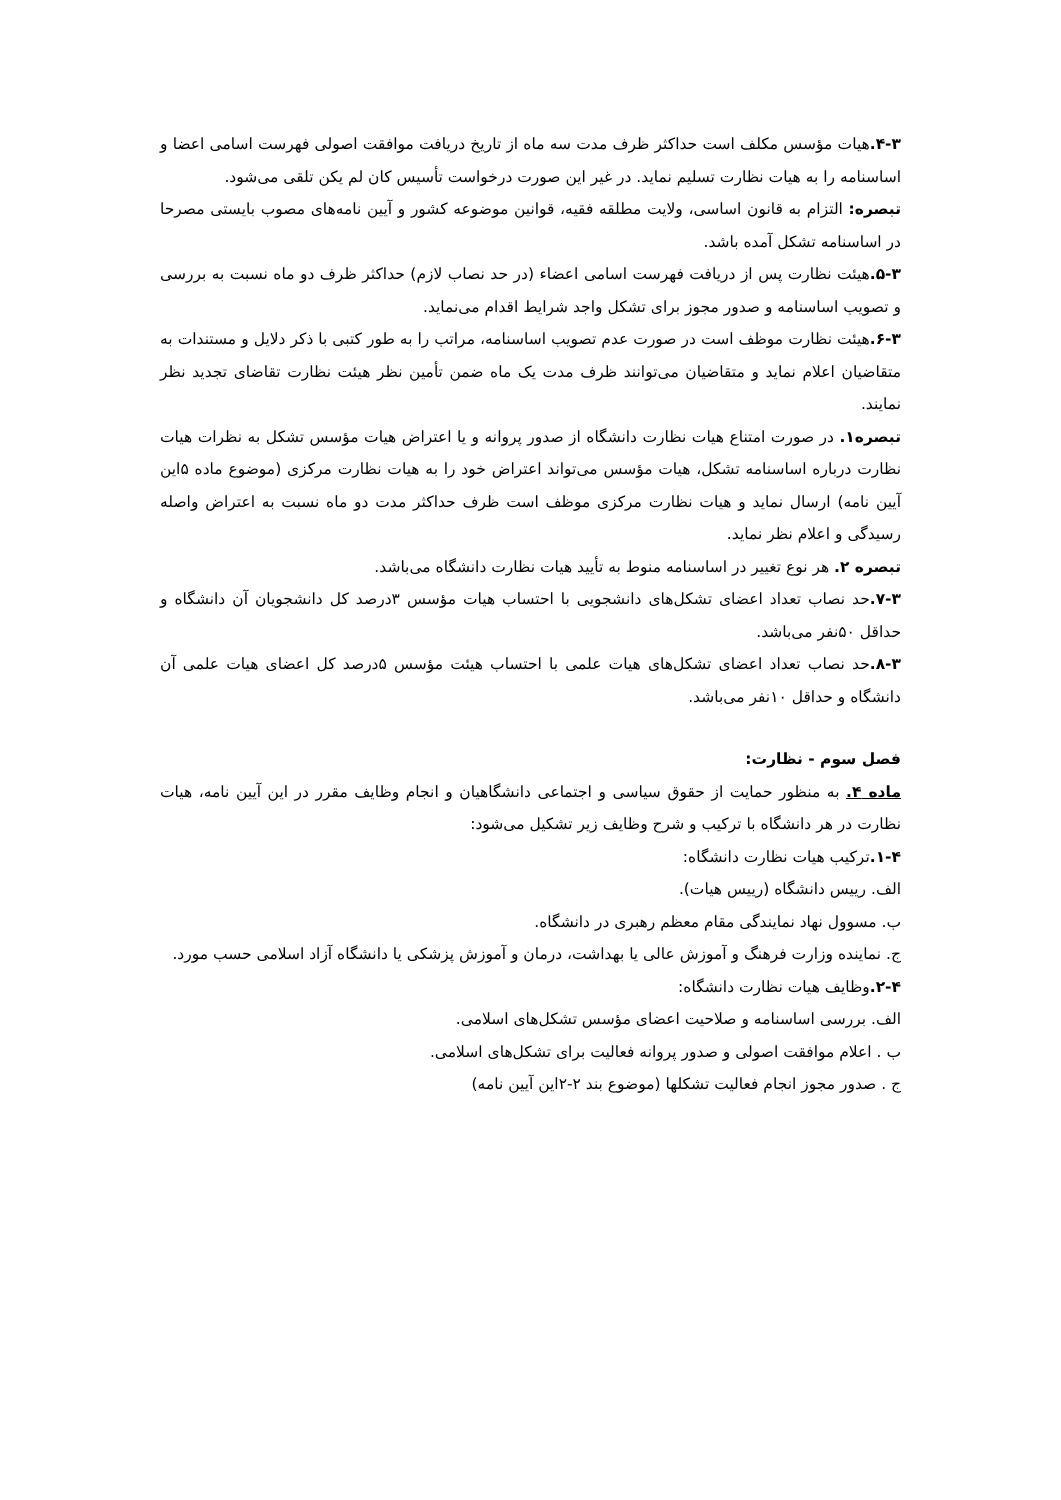۴-۳. هیات مؤسس مکلف است حداکثر ظرف مدت سه ماه از تاریخ دریافت موافقت اصولی فهرست اسامی اعضا و اساسنامه را به هیات نظارت تسلیم نماید. در غیر این صورت درخواست تأسیس کان لم یکن تلقی می‌شود.
تبصره: التزام به قانون اساسی، ولایت مطلقه فقیه، قوانین موضوعه کشور و آیین نامه‌های مصوب بایستی مصرحا در اساسنامه تشکل آمده باشد.
۵-۳. هیئت نظارت پس از دریافت فهرست اسامی اعضاء (در حد نصاب لازم) حداکثر ظرف دو ماه نسبت به بررسی و تصویب اساسنامه و صدور مجوز برای تشکل واجد شرایط اقدام می‌نماید.
۶-۳. هیئت نظارت موظف است در صورت عدم تصویب اساسنامه، مراتب را به طور کتبی با ذکر دلایل و مستندات به متقاضیان اعلام نماید و متقاضیان می‌توانند ظرف مدت یک ماه ضمن تأمین نظر هیئت نظارت تقاضای تجدید نظر نمایند.
تبصره۱. در صورت امتناع هیات نظارت دانشگاه از صدور پروانه و یا اعتراض هیات مؤسس تشکل به نظرات هیات نظارت درباره اساسنامه تشکل، هیات مؤسس می‌تواند اعتراض خود را به هیات نظارت مرکزی (موضوع ماده ۵این آیین نامه) ارسال نماید و هیات نظارت مرکزی موظف است ظرف حداکثر مدت دو ماه نسبت به اعتراض واصله رسیدگی و اعلام نظر نماید.
تبصره ۲. هر نوع تغییر در اساسنامه منوط به تأیید هیات نظارت دانشگاه می‌باشد.
۷-۳. حد نصاب تعداد اعضای تشکل‌های دانشجویی با احتساب هیات مؤسس ۳درصد کل دانشجویان آن دانشگاه و حداقل ۵۰نفر می‌باشد.
۸-۳. حد نصاب تعداد اعضای تشکل‌های هیات علمی با احتساب هیئت مؤسس ۵درصد کل اعضای هیات علمی آن دانشگاه و حداقل ۱۰نفر می‌باشد.
فصل سوم - نظارت:
ماده ۴. به منظور حمایت از حقوق سیاسی و اجتماعی دانشگاهیان و انجام وظایف مقرر در این آیین نامه، هیات نظارت در هر دانشگاه با ترکیب و شرح وظایف زیر تشکیل می‌شود:
۱-۴. ترکیب هیات نظارت دانشگاه:
الف. رییس دانشگاه (رییس هیات).
ب. مسوول نهاد نمایندگی مقام معظم رهبری در دانشگاه.
ج. نماینده وزارت فرهنگ و آموزش عالی یا بهداشت، درمان و آموزش پزشکی یا دانشگاه آزاد اسلامی حسب مورد.
۲-۴. وظایف هیات نظارت دانشگاه:
الف. بررسی اساسنامه و صلاحیت اعضای مؤسس تشکل‌های اسلامی.
ب . اعلام موافقت اصولی و صدور پروانه فعالیت برای تشکل‌های اسلامی.
ج . صدور مجوز انجام فعالیت تشکلها (موضوع بند ۲-۲این آیین نامه)